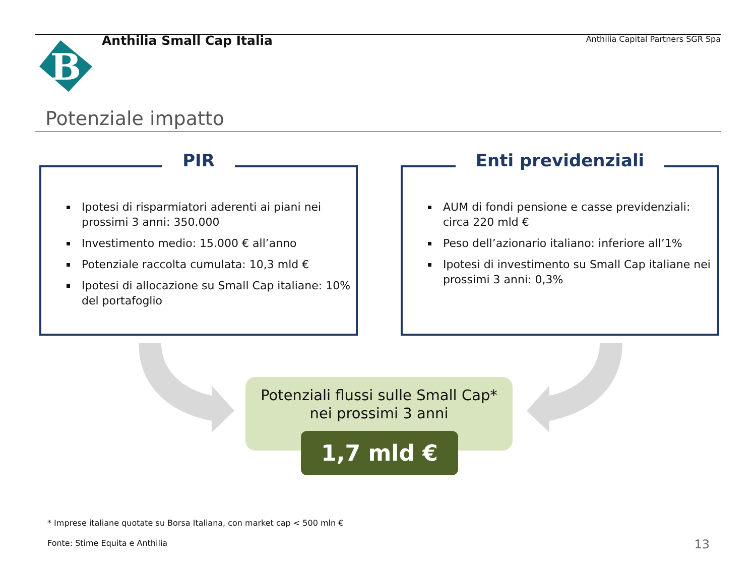B
Anthilia Small Cap Italia
Anthilia Capital Partners SGR Spa
Potenziale impatto
PIR
Ipotesi di risparmiatori aderenti ai piani nei prossimi 3 anni: 350.000
Investimento medio: 15.000 € all’anno
Potenziale raccolta cumulata: 10,3 mld €
Ipotesi di allocazione su Small Cap italiane: 10% del portafoglio
Enti previdenziali
AUM di fondi pensione e casse previdenziali: circa 220 mld €
Peso dell’azionario italiano: inferiore all’1%
Ipotesi di investimento su Small Cap italiane nei prossimi 3 anni: 0,3%
Potenziali flussi sulle Small Cap*
nei prossimi 3 anni
1,7 mld €
* Imprese italiane quotate su Borsa Italiana, con market cap < 500 mln €
Fonte: Stime Equita e Anthilia 13